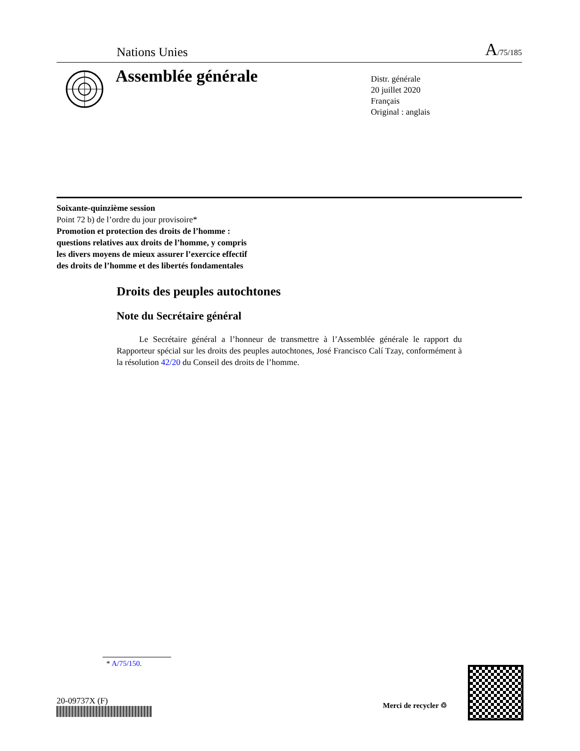Nations Unies A/75/185
Assemblée générale
Distr. générale
20 juillet 2020
Français
Original : anglais
Soixante-quinzième session
Point 72 b) de l’ordre du jour provisoire*
Promotion et protection des droits de l’homme :
questions relatives aux droits de l’homme, y compris
les divers moyens de mieux assurer l’exercice effectif
des droits de l’homme et des libertés fondamentales
Droits des peuples autochtones
Note du Secrétaire général
Le Secrétaire général a l’honneur de transmettre à l’Assemblée générale le rapport du Rapporteur spécial sur les droits des peuples autochtones, José Francisco Calí Tzay, conformément à la résolution 42/20 du Conseil des droits de l’homme.
* A/75/150.
20-09737X (F) Merci de recycler ♲